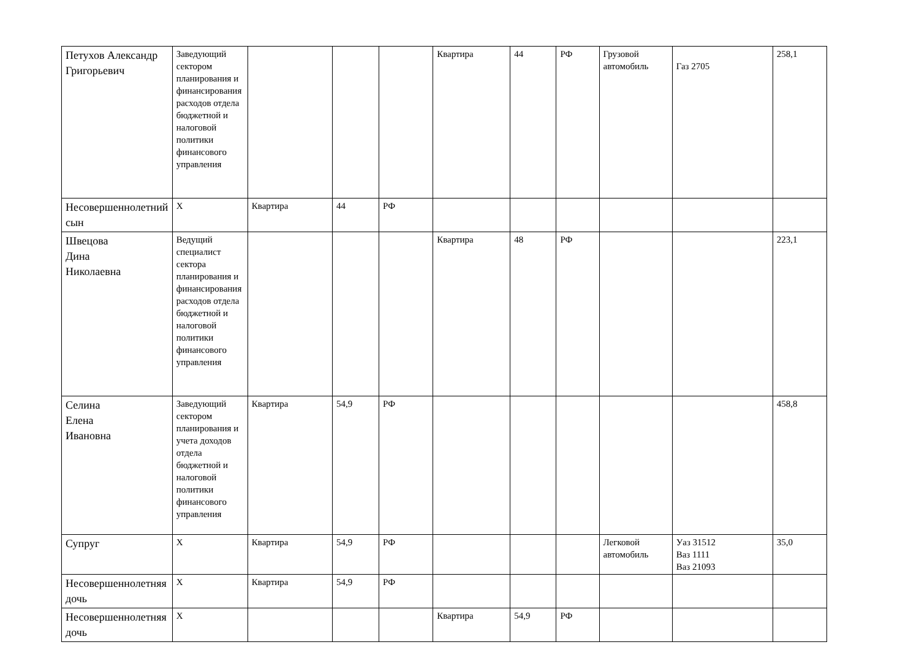| Петухов Александр Григорьевич | Заведующий сектором планирования и финансирования расходов отдела бюджетной и налоговой политики финансового управления | | | | Квартира | 44 | РФ | Грузовой автомобиль | Газ 2705 | 258,1 |
| Несовершеннолетний сын | Х | Квартира | 44 | РФ | | | | | | |
| Швецова Дина Николаевна | Ведущий специалист сектора планирования и финансирования расходов отдела бюджетной и налоговой политики финансового управления | | | | Квартира | 48 | РФ | | | 223,1 |
| Селина Елена Ивановна | Заведующий сектором планирования и учета доходов отдела бюджетной и налоговой политики финансового управления | Квартира | 54,9 | РФ | | | | | | 458,8 |
| Супруг | Х | Квартира | 54,9 | РФ | | | | Легковой автомобиль | Уаз 31512 Ваз 1111 Ваз 21093 | 35,0 |
| Несовершеннолетняя дочь | Х | Квартира | 54,9 | РФ | | | | | | |
| Несовершеннолетняя дочь | Х | | | | Квартира | 54,9 | РФ | | | |